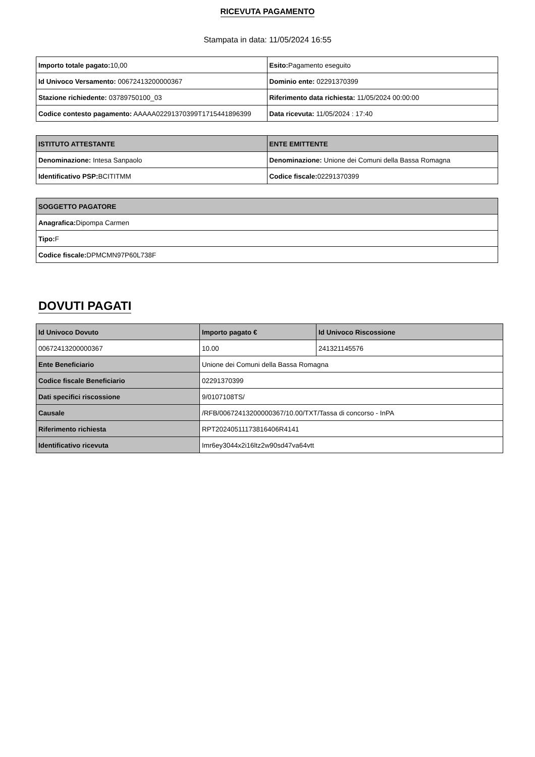RICEVUTA PAGAMENTO
Stampata in data: 11/05/2024 16:55
| Importo totale pagato: 10,00 | Esito: Pagamento eseguito |
| Id Univoco Versamento: 00672413200000367 | Dominio ente: 02291370399 |
| Stazione richiedente: 03789750100_03 | Riferimento data richiesta: 11/05/2024 00:00:00 |
| Codice contesto pagamento: AAAAA02291370399T1715441896399 | Data ricevuta: 11/05/2024 : 17:40 |
| ISTITUTO ATTESTANTE | ENTE EMITTENTE |
| --- | --- |
| Denominazione: Intesa Sanpaolo | Denominazione: Unione dei Comuni della Bassa Romagna |
| Identificativo PSP: BCITITMM | Codice fiscale: 02291370399 |
| SOGGETTO PAGATORE |
| --- |
| Anagrafica: Dipompa Carmen |
| Tipo: F |
| Codice fiscale: DPMCMN97P60L738F |
DOVUTI PAGATI
| Id Univoco Dovuto | Importo pagato € | Id Univoco Riscossione |
| --- | --- | --- |
| 00672413200000367 | 10.00 | 241321145576 |
| Ente Beneficiario | Unione dei Comuni della Bassa Romagna | |
| Codice fiscale Beneficiario | 02291370399 | |
| Dati specifici riscossione | 9/0107108TS/ | |
| Causale | /RFB/00672413200000367/10.00/TXT/Tassa di concorso - InPA | |
| Riferimento richiesta | RPT20240511173816406R4141 | |
| Identificativo ricevuta | Imr6ey3044x2i16ltz2w90sd47va64vtt | |